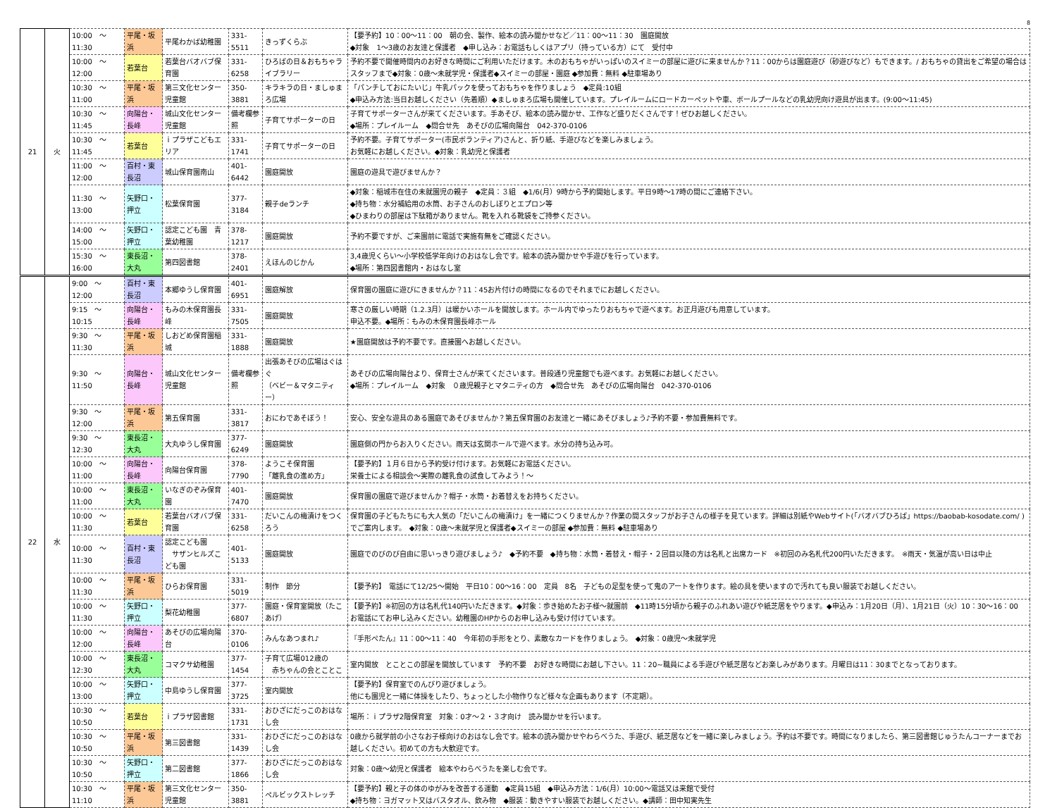8
| 21 | 火 | 10:00 ～ 11:30 | 平尾・坂浜 | 平尾わかば幼稚園 | 331-5511 | きっずくらぶ | 【要予約】10：00～11：00 朝の会、製作、絵本の読み聞かせなど／11：00～11：30 園庭開放 ◆対象 1～3歳のお友達と保護者 ◆申し込み：お電話もしくはアプリ（持っている方）にて 受付中 |
| | | 10:00 ～ 12:00 | 若葉台 | 若葉台バオバブ保育園 | 331-6258 | ひろばの日＆おもちゃライブラリー | 予約不要で開催時間内のお好きな時間にご利用いただけます。木のおもちゃがいっぱいのスイミーの部屋に遊びに来ませんか？11：00からは園庭遊び（砂遊びなど）もできます。/ おもちゃの貸出をご希望の場合はスタッフまで◆対象：0歳～未就学児・保護者◆スイミーの部屋・園庭 ◆参加費：無料 ◆駐車場あり |
| | | 10:30 ～ 11:00 | 平尾・坂浜 | 第三文化センター児童館 | 350-3881 | キラキラの日・ましゅまろ広場 | 「パンチしておにたいじ」牛乳パックを使っておもちゃを作りましょう ◆定員:10組 ◆申込み方法:当日お越しください（先着順）◆ましゅまろ広場も開催しています。プレイルームにロードカーペットや車、ボールプールなどの乳幼児向け遊具が出ます。(9:00～11:45) |
| | | 10:30 ～ 11:45 | 向陽台・長峰 | 城山文化センター児童館 | 備考欄参照 | 子育てサポーターの日 | 子育てサポーターさんが来てくださいます。手あそび、絵本の読み聞かせ、工作など盛りだくさんです！ぜひお越しください。 ◆場所：プレイルーム ◆問合せ先 あそびの広場向陽台 042-370-0106 |
| | | 10:30 ～ 11:45 | 若葉台 | ｉプラザこどもエリア | 331-1741 | 子育てサポーターの日 | 予約不要。子育てサポーター(市民ボランティア)さんと、折り紙、手遊びなどを楽しみましょう。 お気軽にお越しください。◆対象：乳幼児と保護者 |
| | | 11:00 ～ 12:00 | 百村・東長沼 | 城山保育園南山 | 401-6442 | 園庭開放 | 園庭の遊具で遊びませんか？ |
| | | 11:30 ～ 13:00 | 矢野口・押立 | 松葉保育園 | 377-3184 | 親子deランチ | ◆対象：稲城市在住の未就園児の親子 ◆定員：３組 ◆1/6(月）9時から予約開始します。平日9時～17時の間にご連絡下さい。 ◆持ち物：水分補給用の水筒、お子さんのおしぼりとエプロン等 ◆ひまわりの部屋は下駄箱がありません。靴を入れる靴袋をご持参ください。 |
| | | 14:00 ～ 15:00 | 矢野口・押立 | 認定こども園 青葉幼稚園 | 378-1217 | 園庭開放 | 予約不要ですが、ご来園前に電話で実施有無をご確認ください。 |
| | | 15:30 ～ 16:00 | 東長沼・大丸 | 第四図書館 | 378-2401 | えほんのじかん | 3,4歳児くらい～小学校低学年向けのおはなし会です。絵本の読み聞かせや手遊びを行っています。 ◆場所：第四図書館内・おはなし室 |
| 22 | 水 | 9:00 ～ 12:00 | 百村・東長沼 | 本郷ゆうし保育園 | 401-6951 | 園庭解放 | 保育園の園庭に遊びにきませんか？11：45お片付けの時間になるのでそれまでにお越しください。 |
| | | 9:15 ～ 10:15 | 向陽台・長峰 | もみの木保育園長峰 | 331-7505 | 園庭開放 | 寒さの厳しい時期（1.2.3月）は暖かいホールを開放します。ホール内でゆったりおもちゃで遊べます。お正月遊びも用意しています。 申込不要。◆場所：もみの木保育園長峰ホール |
| | | 9:30 ～ 11:30 | 平尾・坂浜 | しおどめ保育園稲城 | 331-1888 | 園庭開放 | ★園庭開放は予約不要です。直接園へお越しください。 |
| | | 9:30 ～ 11:50 | 向陽台・長峰 | 城山文化センター児童館 | 備考欄参照 | 出張あそびの広場はぐはぐ （ベビー＆マタニティー） | あそびの広場向陽台より、保育士さんが来てくださいます。普段通り児童館でも遊べます。お気軽にお越しください。 ◆場所：プレイルーム ◆対象 ０歳児親子とマタニティの方 ◆問合せ先 あそびの広場向陽台 042-370-0106 |
| | | 9:30 ～ 12:00 | 平尾・坂浜 | 第五保育園 | 331-3817 | おにわであそぼう！ | 安心、安全な遊具のある園庭であそびませんか？第五保育園のお友達と一緒にあそびましょう♪予約不要・参加費無料です。 |
| | | 9:30 ～ 12:30 | 東長沼・大丸 | 大丸ゆうし保育園 | 377-6249 | 園庭開放 | 園庭側の門からお入りください。雨天は玄関ホールで遊べます。水分の持ち込み可。 |
| | | 10:00 ～ 11:00 | 向陽台・長峰 | 向陽台保育園 | 378-7790 | ようこそ保育園 「離乳食の進め方」 | 【要予約】１月６日から予約受け付けます。お気軽にお電話ください。 栄養士による相談会～実際の離乳食の試食してみよう！～ |
| | | 10:00 ～ 11:00 | 東長沼・大丸 | いなぎのぞみ保育園 | 401-7470 | 園庭開放 | 保育園の園庭で遊びませんか？帽子・水筒・お着替えをお持ちください。 |
| | | 10:00 ～ 11:30 | 若葉台 | 若葉台バオバブ保育園 | 331-6258 | だいこんの梅漬けをつくろう | 保育園の子どもたちにも大人気の「だいこんの梅漬け」を一緒につくりませんか？作業の間スタッフがお子さんの様子を見ています。詳細は別紙やWebサイト(「バオバブひろば」https://baobab-kosodate.com/ )でご案内します。 ◆対象：0歳～未就学児と保護者◆スイミーの部屋 ◆参加費：無料 ◆駐車場あり |
| | | 10:00 ～ 11:30 | 百村・東長沼 | 認定こども園 サザンヒルズこども園 | 401-5133 | 園庭開放 | 園庭でのびのび自由に思いっきり遊びましょう♪ ◆予約不要 ◆持ち物：水筒・着替え・帽子・２回目以降の方は名札と出席カード ※初回のみ名札代200円いただきます。 ※雨天・気温が高い日は中止 |
| | | 10:00 ～ 11:30 | 平尾・坂浜 | ひらお保育園 | 331-5019 | 制作 節分 | 【要予約】 電話にて12/25～開始 平日10：00～16：00 定員 8名 子どもの足型を使って鬼のアートを作ります。絵の具を使いますので汚れても良い服装でお越しください。 |
| | | 10:00 ～ 11:30 | 矢野口・押立 | 梨花幼稚園 | 377-6807 | 園庭・保育室開放（たこあげ） | 【要予約】※初回の方は名札代140円いただきます。◆対象：歩き始めたお子様～就園前 ◆11時15分頃から親子のふれあい遊びや紙芝居をやります。◆申込み：1月20日（月）、1月21日（火）10：30～16：00 お電話にてお申し込みください。幼稚園のHPからのお申し込みも受け付けています。 |
| | | 10:00 ～ 12:00 | 向陽台・長峰 | あそびの広場向陽台 | 370-0106 | みんなあつまれ♪ | 『手形ぺたん』11：00～11：40 今年初の手形をとり、素敵なカードを作りましょう。 ◆対象：0歳児～未就学児 |
| | | 10:00 ～ 12:30 | 東長沼・大丸 | コマクサ幼稚園 | 377-1454 | 子育て広場012歳の 赤ちゃんの会とことこ | 室内開放 とことこの部屋を開放しています 予約不要 お好きな時間にお越し下さい。11：20~職員による手遊びや紙芝居などお楽しみがあります。月曜日は11：30までとなっております。 |
| | | 10:00 ～ 13:00 | 矢野口・押立 | 中島ゆうし保育園 | 377-3725 | 室内開放 | 【要予約】保育室でのんびり遊びましょう。 他にも園児と一緒に体操をしたり、ちょっとした小物作りなど様々な企画もあります（不定期）。 |
| | | 10:30 ～ 10:50 | 若葉台 | ｉプラザ図書館 | 331-1731 | おひざにだっこのおはなし会 | 場所：ｉプラザ2階保育室 対象：0才～２・３才向け 読み聞かせを行います。 |
| | | 10:30 ～ 10:50 | 平尾・坂浜 | 第三図書館 | 331-1439 | おひざにだっこのおはなし会 | 0歳から就学前の小さなお子様向けのおはなし会です。絵本の読み聞かせやわらべうた、手遊び、紙芝居などを一緒に楽しみましょう。予約は不要です。時間になりましたら、第三図書館じゅうたんコーナーまでお越しください。初めての方も大歓迎です。 |
| | | 10:30 ～ 10:50 | 矢野口・押立 | 第二図書館 | 377-1866 | おひざにだっこのおはなし会 | 対象：0歳～幼児と保護者 絵本やわらべうたを楽しむ会です。 |
| | | 10:30 ～ 11:10 | 平尾・坂浜 | 第三文化センター児童館 | 350-3881 | ペルビックストレッチ | 【要予約】親と子の体のゆがみを改善する運動 ◆定員15組 ◆申込み方法：1/6(月）10:00～電話又は来館で受付 ◆持ち物：ヨガマット又はバスタオル、飲み物 ◆服装：動きやすい服装でお越しください。◆講師：田中知実先生 |